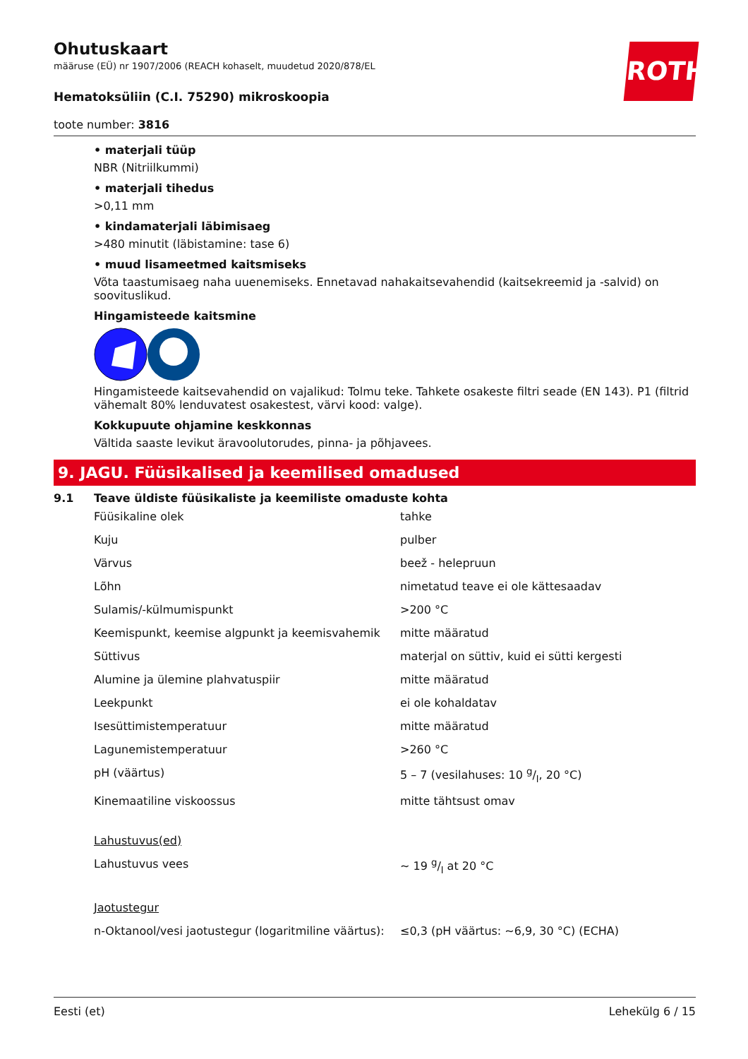ROTH
Ohutuskaart
määruse (EÜ) nr 1907/2006 (REACH kohaselt, muudetud 2020/878/EL
Hematoksüliin (C.I. 75290) mikroskoopia
toote number: 3816
• materjali tüüp
NBR (Nitriilkummi)
• materjali tihedus
>0,11 mm
• kindamaterjali läbimisaeg
>480 minutit (läbistamine: tase 6)
• muud lisameetmed kaitsmiseks
Võta taastumisaeg naha uuenemiseks. Ennetavad nahakaitsevahendid (kaitsekreemid ja -salvid) on soovituslikud.
Hingamisteede kaitsmine
Hingamisteede kaitsevahendid on vajalikud: Tolmu teke. Tahkete osakeste filtri seade (EN 143). P1 (filtrid vähemalt 80% lenduvatest osakestest, värvi kood: valge).
Kokkupuute ohjamine keskkonnas
Vältida saaste levikut äravoolutorudes, pinna- ja põhjavees.
9. JAGU. Füüsikalised ja keemilised omadused
9.1 Teave üldiste füüsikaliste ja keemiliste omaduste kohta
| Füüsikaline olek | tahke |
| Kuju | pulber |
| Värvus | beež - helepruun |
| Lõhn | nimetatud teave ei ole kättesaadav |
| Sulamis/-külmumispunkt | >200 °C |
| Keemispunkt, keemise algpunkt ja keemisvahemik | mitte määratud |
| Süttivus | materjal on süttiv, kuid ei sütti kergesti |
| Alumine ja ülemine plahvatuspiir | mitte määratud |
| Leekpunkt | ei ole kohaldatav |
| Isesüttimistemperatuur | mitte määratud |
| Lagunemistemperatuur | >260 °C |
| pH (väärtus) | 5 – 7 (vesilahuses: 10 g/l, 20 °C) |
| Kinemaatiline viskoossus | mitte tähtsust omav |
| Lahustuvus(ed) | |
| Lahustuvus vees | ~ 19 g/l at 20 °C |
| Jaotustegur | |
| n-Oktanool/vesi jaotustegur (logaritmiline väärtus): | ≤0,3 (pH väärtus: ~6,9, 30 °C) (ECHA) |
Eesti (et) Lehekülg 6 / 15